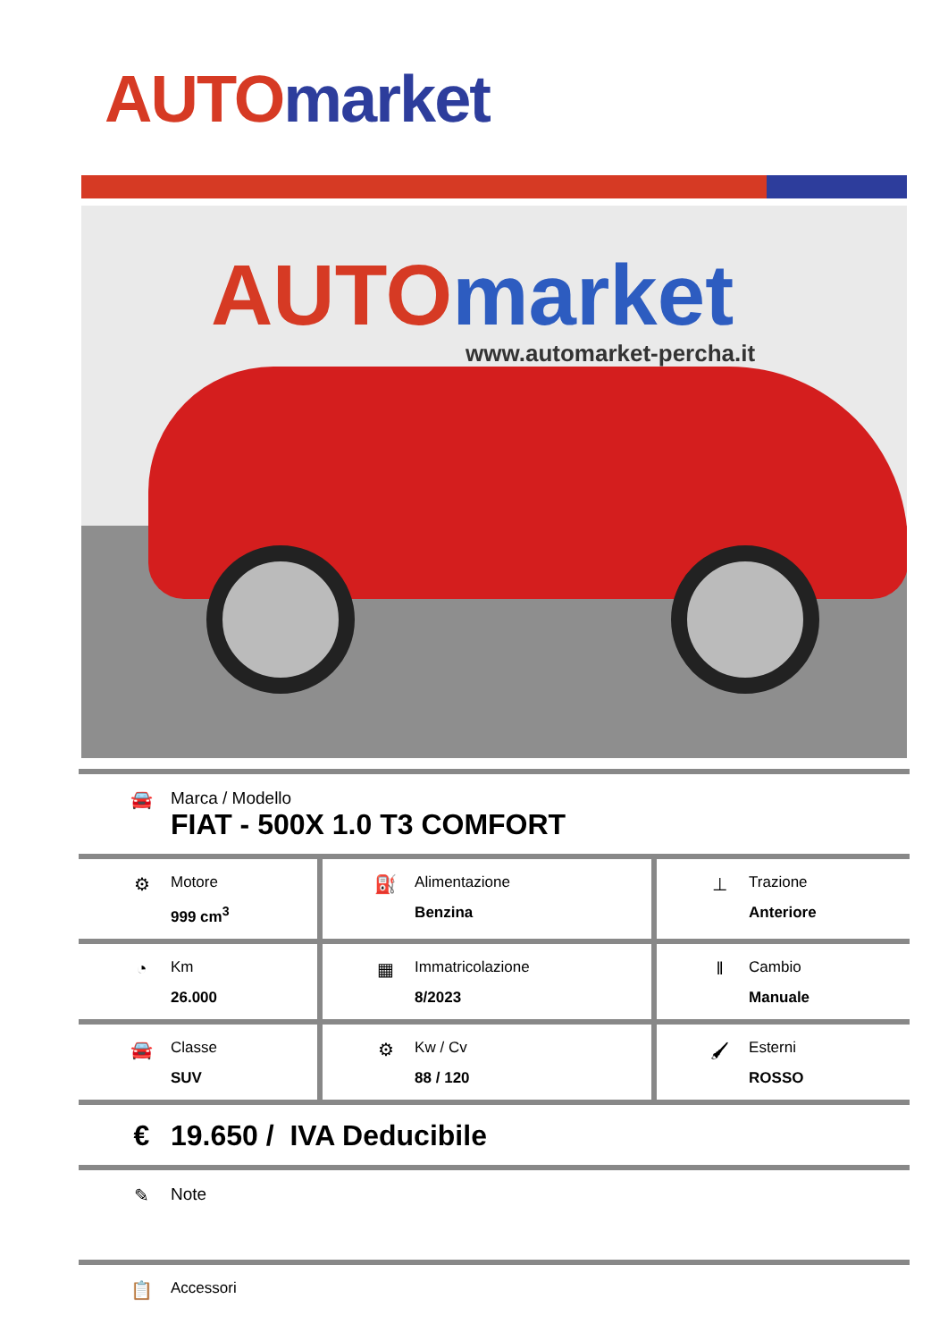AUTO market
AUTO market
www.automarket-percha.it
| 🚘 Marca / Modello FIAT - 500X 1.0 T3 COMFORT | | |
| ⚙ Motore 999 cm<sup>3</sup> | ⛽ Alimentazione Benzina | ⊥ Trazione Anteriore |
| ◔ Km 26.000 | ▦ Immatricolazione 8/2023 | ‖ Cambio Manuale |
| 🚘 Classe SUV | ⚙ Kw / Cv 88 / 120 | 🖌 Esterni ROSSO |
| € 19.650 / IVA Deducibile | | |
| ✎ Note | | |
| 📋 Accessori | | |